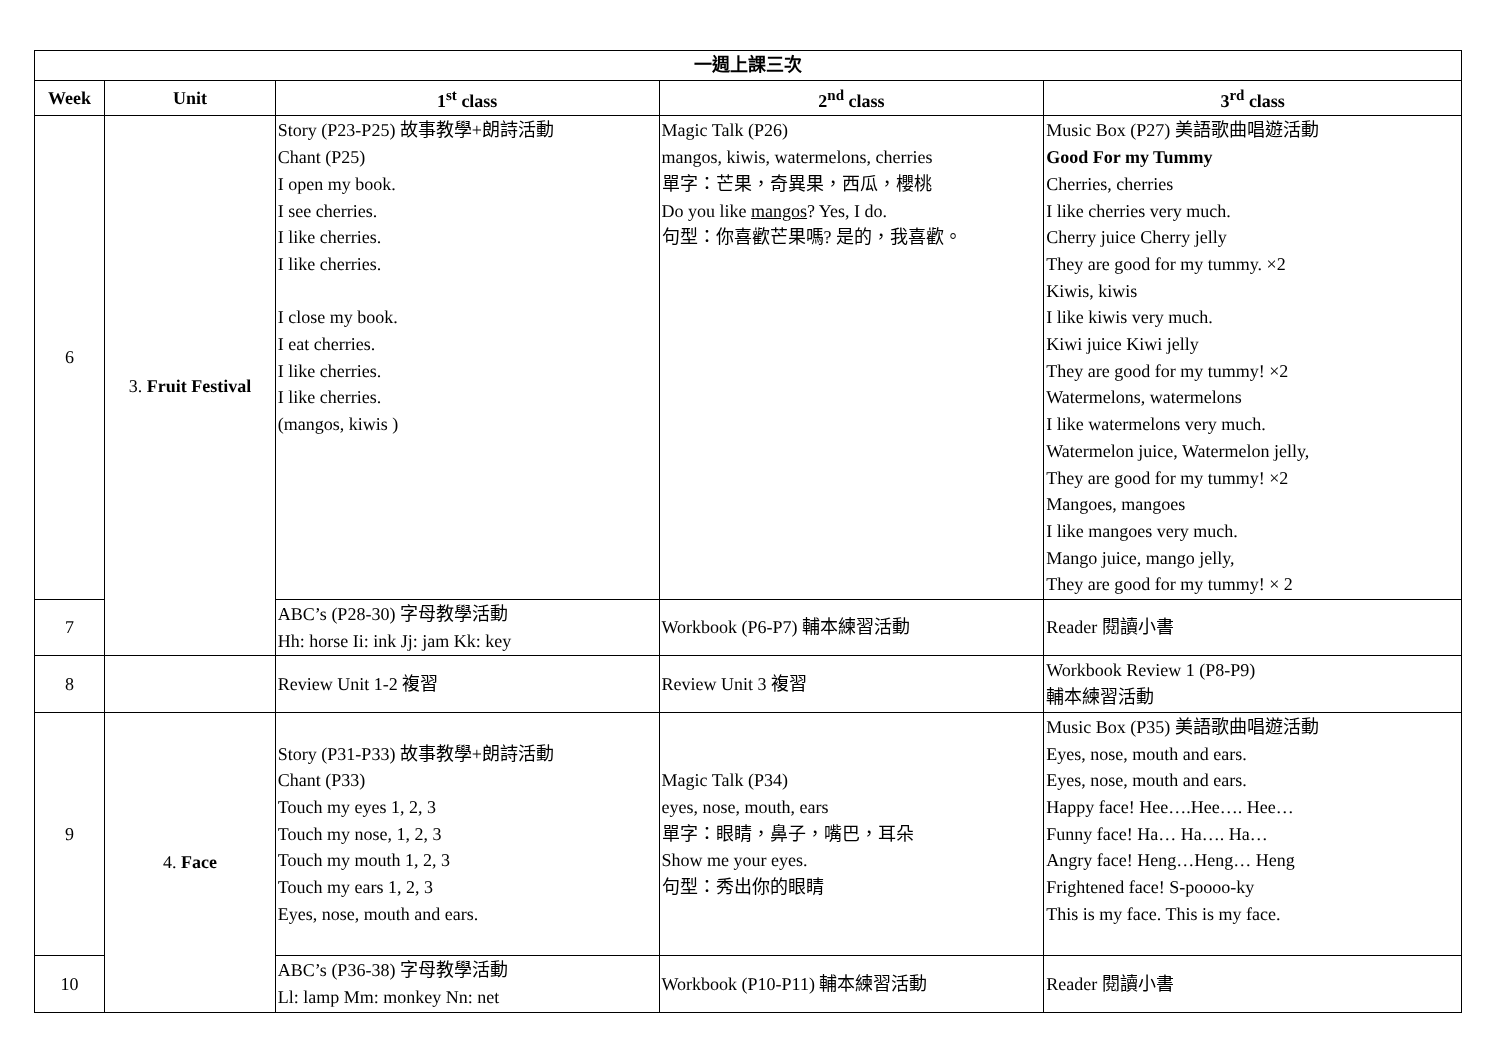| 一週上課三次 | | | | |
| --- | --- | --- | --- | --- |
| Week | Unit | 1<sup>st</sup> class | 2<sup>nd</sup> class | 3<sup>rd</sup> class |
| 6 | 3. Fruit Festival | Story (P23-P25) 故事教學+朗詩活動 Chant (P25) I open my book. I see cherries. I like cherries. I like cherries. I close my book. I eat cherries. I like cherries. I like cherries. (mangos, kiwis ) | Magic Talk (P26) mangos, kiwis, watermelons, cherries 單字：芒果，奇異果，西瓜，櫻桃 Do you like mangos ? Yes, I do. 句型：你喜歡芒果嗎? 是的，我喜歡。 | Music Box (P27) 美語歌曲唱遊活動 Good For my Tummy Cherries, cherries I like cherries very much. Cherry juice Cherry jelly They are good for my tummy. ×2 Kiwis, kiwis I like kiwis very much. Kiwi juice Kiwi jelly They are good for my tummy! ×2 Watermelons, watermelons I like watermelons very much. Watermelon juice, Watermelon jelly, They are good for my tummy! ×2 Mangoes, mangoes I like mangoes very much. Mango juice, mango jelly, They are good for my tummy! × 2 |
| 7 | | ABC’s (P28-30) 字母教學活動 Hh: horse Ii: ink Jj: jam Kk: key | Workbook (P6-P7) 輔本練習活動 | Reader 閱讀小書 |
| 8 | | Review Unit 1-2 複習 | Review Unit 3 複習 | Workbook Review 1 (P8-P9) 輔本練習活動 |
| 9 | 4. Face | Story (P31-P33) 故事教學+朗詩活動 Chant (P33) Touch my eyes 1, 2, 3 Touch my nose, 1, 2, 3 Touch my mouth 1, 2, 3 Touch my ears 1, 2, 3 Eyes, nose, mouth and ears. | Magic Talk (P34) eyes, nose, mouth, ears 單字：眼睛，鼻子，嘴巴，耳朵 Show me your eyes. 句型：秀出你的眼睛 | Music Box (P35) 美語歌曲唱遊活動 Eyes, nose, mouth and ears. Eyes, nose, mouth and ears. Happy face! Hee….Hee…. Hee… Funny face! Ha… Ha…. Ha… Angry face! Heng…Heng… Heng Frightened face! S-poooo-ky This is my face. This is my face. |
| 10 | | ABC’s (P36-38) 字母教學活動 Ll: lamp Mm: monkey Nn: net | Workbook (P10-P11) 輔本練習活動 | Reader 閱讀小書 |